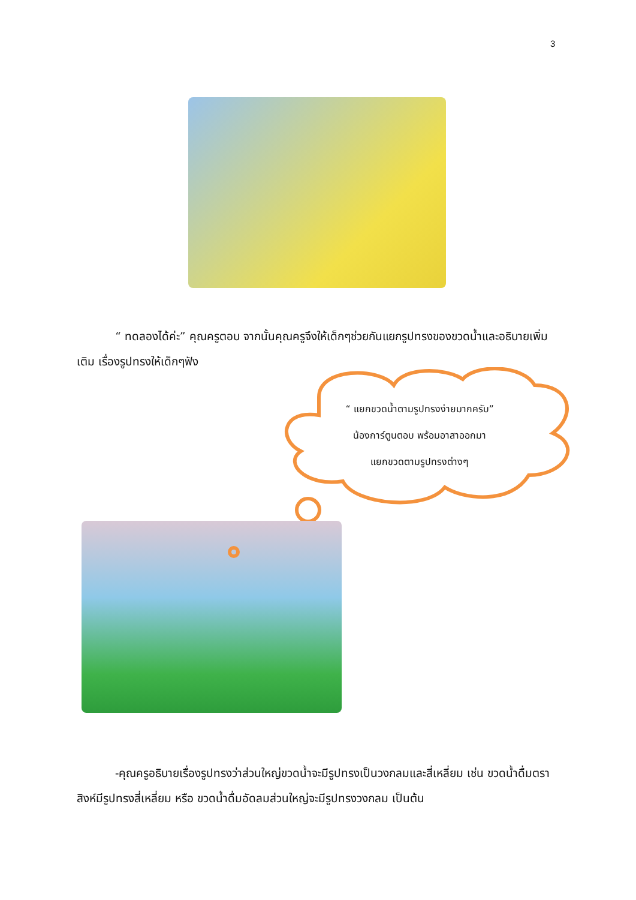3
“ ทดลองได้ค่ะ” คุณครูตอบ จากนั้นคุณครูจึงให้เด็กๆช่วยกันแยกรูปทรงของขวดน้ำและอธิบายเพิ่มเติม เรื่องรูปทรงให้เด็กๆฟัง
“ แยกขวดน้ำตามรูปทรงง่ายมากครับ”
น้องการ์ตูนตอบ พร้อมอาสาออกมา
แยกขวดตามรูปทรงต่างๆ
-คุณครูอธิบายเรื่องรูปทรงว่าส่วนใหญ่ขวดน้ำจะมีรูปทรงเป็นวงกลมและสี่เหลี่ยม เช่น ขวดน้ำดื่มตราสิงห์มีรูปทรงสี่เหลี่ยม หรือ ขวดน้ำดื่มอัดลมส่วนใหญ่จะมีรูปทรงวงกลม เป็นต้น